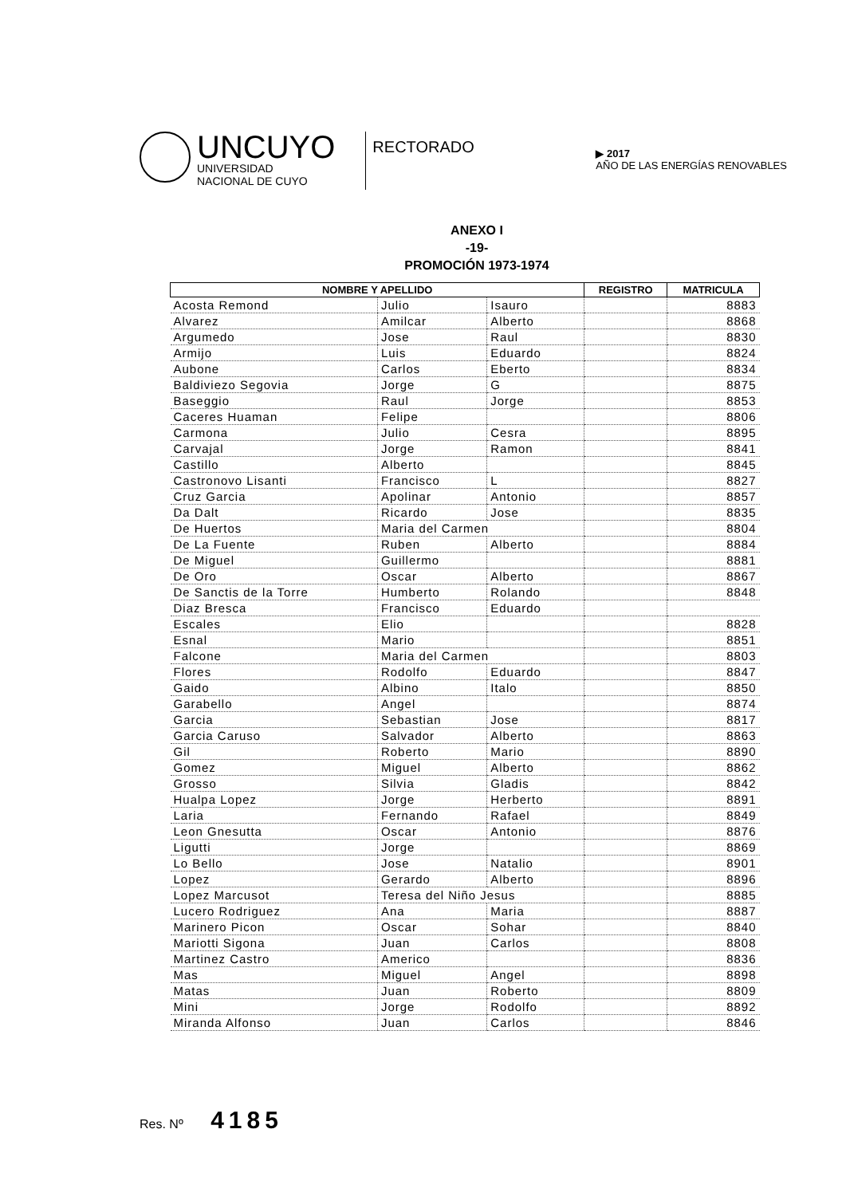UNCUYO
UNIVERSIDAD
NACIONAL DE CUYO
RECTORADO
▶ 2017
AÑO DE LAS ENERGÍAS RENOVABLES
ANEXO I
-19-
PROMOCIÓN 1973-1974
| NOMBRE Y APELLIDO | | | REGISTRO | MATRICULA |
| --- | --- | --- | --- | --- |
| Acosta Remond | Julio | Isauro | | 8883 |
| Alvarez | Amilcar | Alberto | | 8868 |
| Argumedo | Jose | Raul | | 8830 |
| Armijo | Luis | Eduardo | | 8824 |
| Aubone | Carlos | Eberto | | 8834 |
| Baldiviezo Segovia | Jorge | G | | 8875 |
| Baseggio | Raul | Jorge | | 8853 |
| Caceres Huaman | Felipe | | | 8806 |
| Carmona | Julio | Cesra | | 8895 |
| Carvajal | Jorge | Ramon | | 8841 |
| Castillo | Alberto | | | 8845 |
| Castronovo Lisanti | Francisco | L | | 8827 |
| Cruz Garcia | Apolinar | Antonio | | 8857 |
| Da Dalt | Ricardo | Jose | | 8835 |
| De Huertos | Maria del Carmen | | | 8804 |
| De La Fuente | Ruben | Alberto | | 8884 |
| De Miguel | Guillermo | | | 8881 |
| De Oro | Oscar | Alberto | | 8867 |
| De Sanctis de la Torre | Humberto | Rolando | | 8848 |
| Diaz Bresca | Francisco | Eduardo | | |
| Escales | Elio | | | 8828 |
| Esnal | Mario | | | 8851 |
| Falcone | Maria del Carmen | | | 8803 |
| Flores | Rodolfo | Eduardo | | 8847 |
| Gaido | Albino | Italo | | 8850 |
| Garabello | Angel | | | 8874 |
| Garcia | Sebastian | Jose | | 8817 |
| Garcia Caruso | Salvador | Alberto | | 8863 |
| Gil | Roberto | Mario | | 8890 |
| Gomez | Miguel | Alberto | | 8862 |
| Grosso | Silvia | Gladis | | 8842 |
| Hualpa Lopez | Jorge | Herberto | | 8891 |
| Laria | Fernando | Rafael | | 8849 |
| Leon Gnesutta | Oscar | Antonio | | 8876 |
| Ligutti | Jorge | | | 8869 |
| Lo Bello | Jose | Natalio | | 8901 |
| Lopez | Gerardo | Alberto | | 8896 |
| Lopez Marcusot | Teresa del Niño Jesus | | | 8885 |
| Lucero Rodriguez | Ana | Maria | | 8887 |
| Marinero Picon | Oscar | Sohar | | 8840 |
| Mariotti Sigona | Juan | Carlos | | 8808 |
| Martinez Castro | Americo | | | 8836 |
| Mas | Miguel | Angel | | 8898 |
| Matas | Juan | Roberto | | 8809 |
| Mini | Jorge | Rodolfo | | 8892 |
| Miranda Alfonso | Juan | Carlos | | 8846 |
Res. Nº 4185